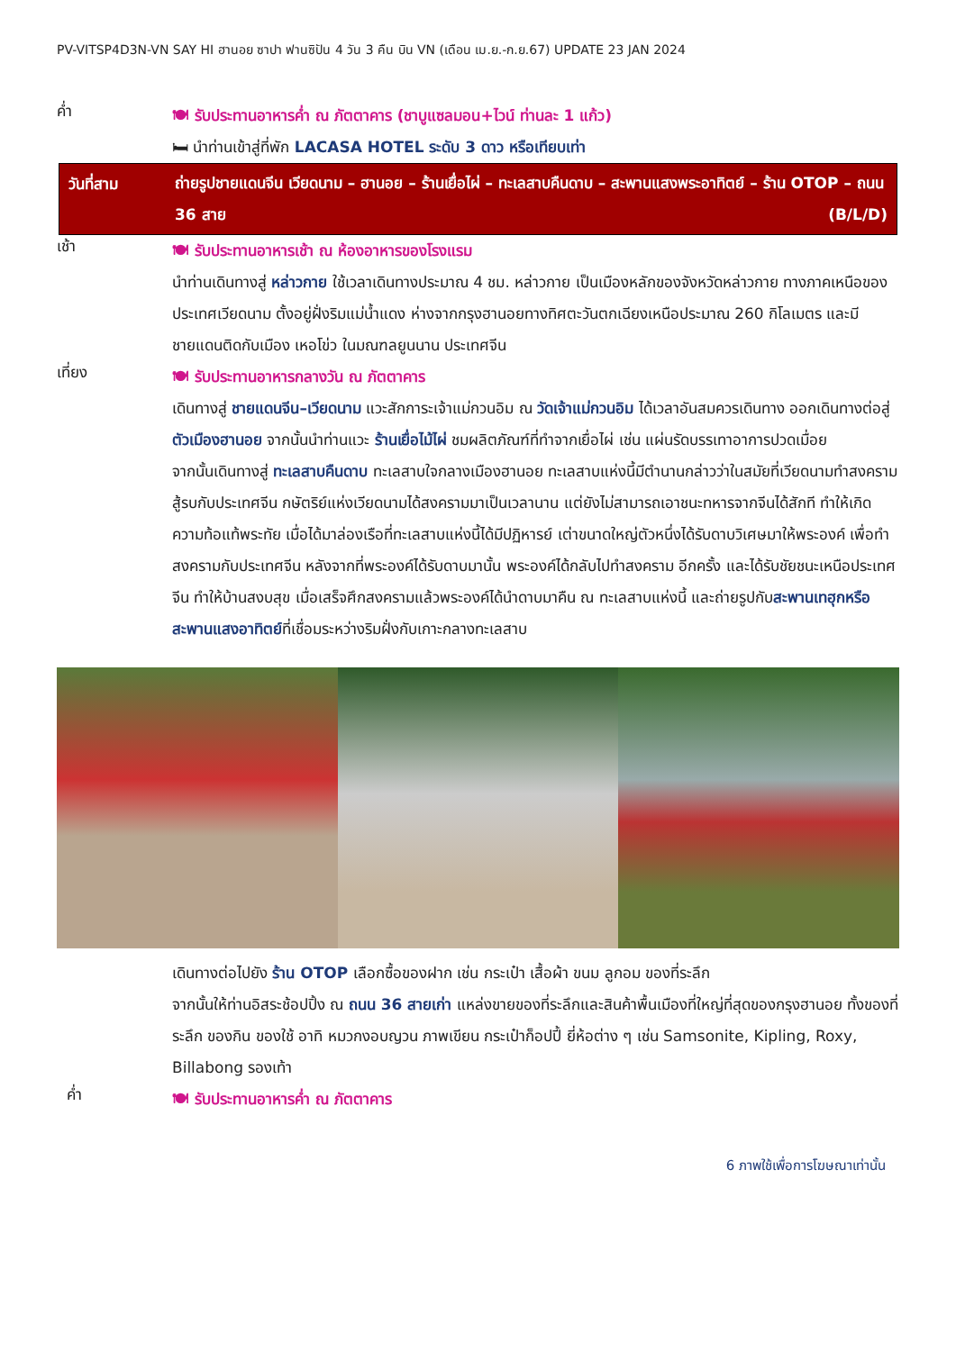PV-VITSP4D3N-VN SAY HI ฮานอย ซาปา ฟานซิปัน 4 วัน 3 คืน บิน VN (เดือน เม.ย.-ก.ย.67) UPDATE 23 JAN 2024
ค่ำ
🍽 รับประทานอาหารค่ำ ณ ภัตตาคาร (ชาบูแซลมอน+ไวน์ ท่านละ 1 แก้ว)
🛏 นำท่านเข้าสู่ที่พัก LACASA HOTEL ระดับ 3 ดาว หรือเทียบเท่า
วันที่สาม
ถ่ายรูปชายแดนจีน เวียดนาม – ฮานอย – ร้านเยื่อไผ่ – ทะเลสาบคืนดาบ – สะพานแสงพระอาทิตย์ – ร้าน OTOP – ถนน 36 สาย (B/L/D)
เช้า
🍽 รับประทานอาหารเช้า ณ ห้องอาหารของโรงแรม
นำท่านเดินทางสู่ หล่าวกาย ใช้เวลาเดินทางประมาณ 4 ชม. หล่าวกาย เป็นเมืองหลักของจังหวัดหล่าวกาย ทางภาคเหนือของประเทศเวียดนาม ตั้งอยู่ฝั่งริมแม่น้ำแดง ห่างจากกรุงฮานอยทางทิศตะวันตกเฉียงเหนือประมาณ 260 กิโลเมตร และมีชายแดนติดกับเมือง เหอโข่ว ในมณฑลยูนนาน ประเทศจีน
เที่ยง
🍽 รับประทานอาหารกลางวัน ณ ภัตตาคาร
เดินทางสู่ ชายแดนจีน–เวียดนาม แวะสักการะเจ้าแม่กวนอิม ณ วัดเจ้าแม่กวนอิม ได้เวลาอันสมควรเดินทาง ออกเดินทางต่อสู่ ตัวเมืองฮานอย จากนั้นนำท่านแวะ ร้านเยื่อไม้ไผ่ ชมผลิตภัณฑ์ที่ทำจากเยื่อไผ่ เช่น แผ่นรัดบรรเทาอาการปวดเมื่อย
จากนั้นเดินทางสู่ ทะเลสาบคืนดาบ ทะเลสาบใจกลางเมืองฮานอย ทะเลสาบแห่งนี้มีตำนานกล่าวว่าในสมัยที่เวียดนามทำสงคราม สู้รบกับประเทศจีน กษัตริย์แห่งเวียดนามได้สงครามมาเป็นเวลานาน แต่ยังไม่สามารถเอาชนะทหารจากจีนได้สักที ทำให้เกิดความท้อแท้พระทัย เมื่อได้มาล่องเรือที่ทะเลสาบแห่งนี้ได้มีปฏิหารย์ เต่าขนาดใหญ่ตัวหนึ่งได้รับดาบวิเศษมาให้พระองค์ เพื่อทำสงครามกับประเทศจีน หลังจากที่พระองค์ได้รับดาบมานั้น พระองค์ได้กลับไปทำสงคราม อีกครั้ง และได้รับชัยชนะเหนือประเทศจีน ทำให้บ้านสงบสุข เมื่อเสร็จศึกสงครามแล้วพระองค์ได้นำดาบมาคืน ณ ทะเลสาบแห่งนี้ และถ่ายรูปกับสะพานเทฮุกหรือสะพานแสงอาทิตย์ที่เชื่อมระหว่างริมฝั่งกับเกาะกลางทะเลสาบ
เดินทางต่อไปยัง ร้าน OTOP เลือกซื้อของฝาก เช่น กระเป๋า เสื้อผ้า ขนม ลูกอม ของที่ระลึก
จากนั้นให้ท่านอิสระช้อปปิ้ง ณ ถนน 36 สายเก่า แหล่งขายของที่ระลึกและสินค้าพื้นเมืองที่ใหญ่ที่สุดของกรุงฮานอย ทั้งของที่ระลึก ของกิน ของใช้ อาทิ หมวกงอบญวน ภาพเขียน กระเป๋าก็อปปี้ ยี่ห้อต่าง ๆ เช่น Samsonite, Kipling, Roxy, Billabong รองเท้า
ค่ำ
🍽 รับประทานอาหารค่ำ ณ ภัตตาคาร
6 ภาพใช้เพื่อการโฆษณาเท่านั้น